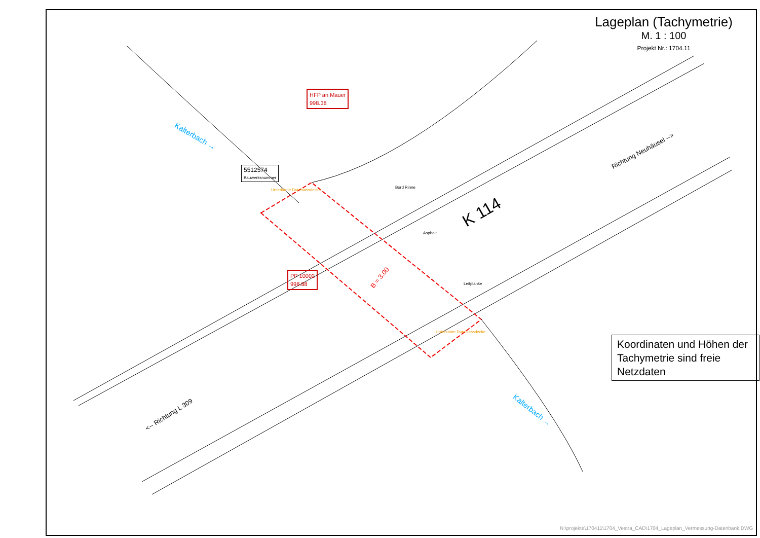Lageplan (Tachymetrie)
M. 1 : 100
Projekt Nr.: 1704.11
HFP an Mauer
998.38
PP 10002
998.88
5512574
Bauwerksnummer
Kalterbach →
Kalterbach →
K 114
Richtung Neuhäusel -->
<-- Richtung L 309
B = 3.00
Asphalt
Leitplanke
Bord Rinne
Unterkante Durchlassdecke
Unterkante Durchlassdecke
Koordinaten und Höhen der Tachymetrie sind freie Netzdaten
N:\projekte\170411\1704_Vestra_CAD\1704_Lageplan_Vermessung-Datenbank.DWG